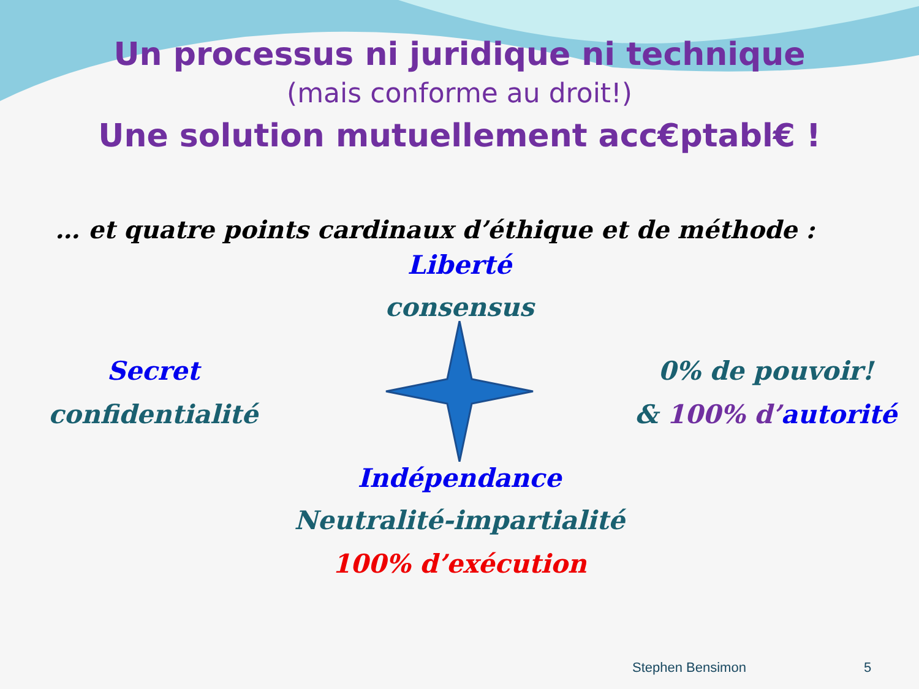Un processus ni juridique ni technique
(mais conforme au droit!)
Une solution mutuellement acc€ptabl€ !
… et quatre points cardinaux d’éthique et de méthode :
Liberté
consensus
Secret
confidentialité
0% de pouvoir!
& 100% d’autorité
Indépendance
Neutralité-impartialité
100% d’exécution
Stephen Bensimon 5